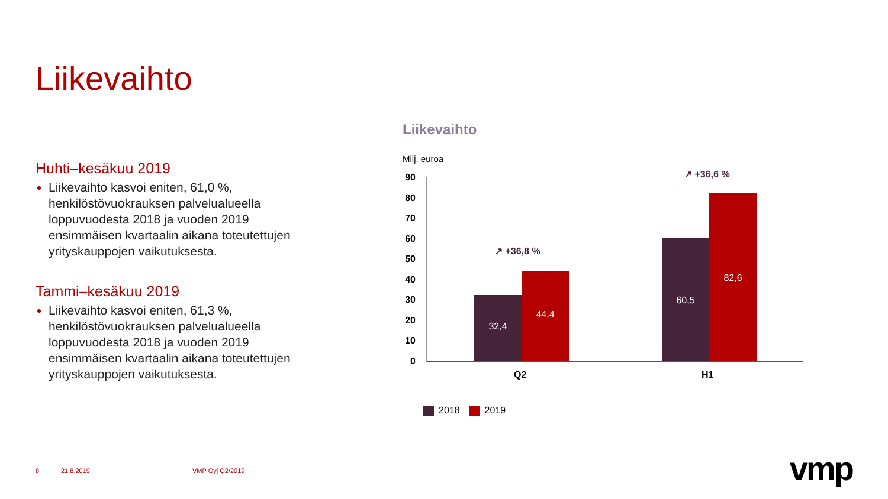Liikevaihto
Huhti–kesäkuu 2019
Liikevaihto kasvoi eniten, 61,0 %, henkilöstövuokrauksen palvelualueella loppuvuodesta 2018 ja vuoden 2019 ensimmäisen kvartaalin aikana toteutettujen yrityskauppojen vaikutuksesta.
Tammi–kesäkuu 2019
Liikevaihto kasvoi eniten, 61,3 %, henkilöstövuokrauksen palvelualueella loppuvuodesta 2018 ja vuoden 2019 ensimmäisen kvartaalin aikana toteutettujen yrityskauppojen vaikutuksesta.
Liikevaihto
Milj. euroa
90
80
70
60
50
40
30
20
10
0
32,4
44,4
60,5
82,6
↗ +36,8 %
↗ +36,6 %
Q2 H1
2018 2019
8 21.8.2019 VMP Oyj Q2/2019 vmp